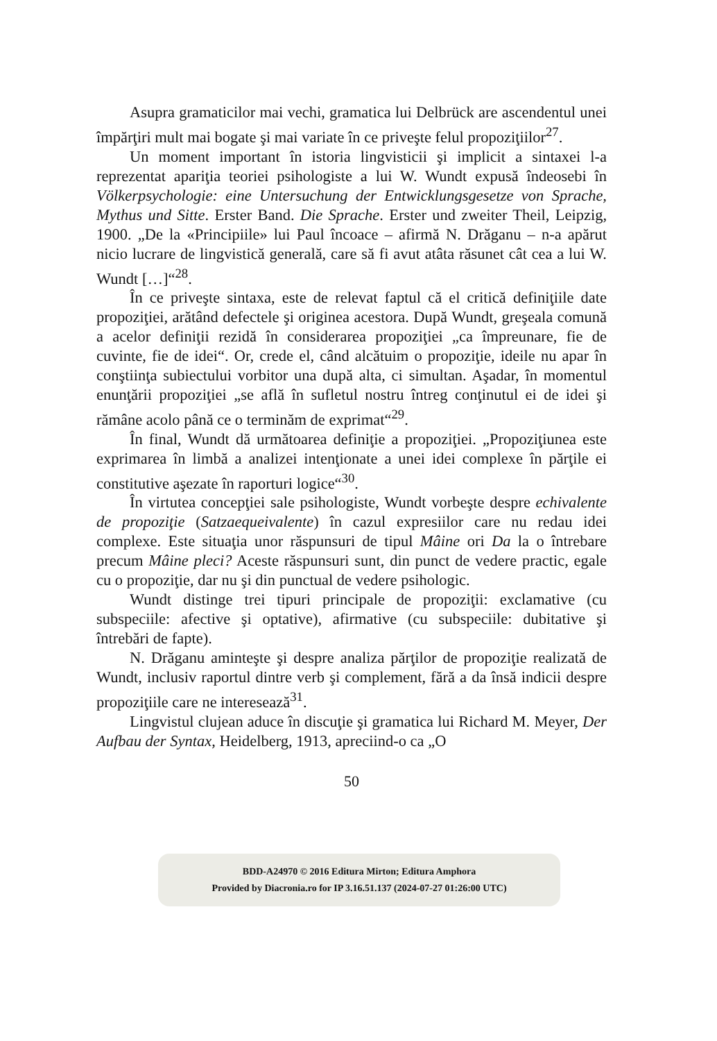Asupra gramaticilor mai vechi, gramatica lui Delbrück are ascendentul unei împărţiri mult mai bogate şi mai variate în ce priveşte felul propoziţiilor<sup>27</sup>.
Un moment important în istoria lingvisticii şi implicit a sintaxei l-a reprezentat apariţia teoriei psihologiste a lui W. Wundt expusă îndeosebi în Völkerpsychologie: eine Untersuchung der Entwick­lungsgesetze von Sprache, Mythus und Sitte. Erster Band. Die Sprache. Erster und zweiter Theil, Leipzig, 1900. „De la «Principiile» lui Paul încoace – afirmă N. Drăganu – n-a apărut nicio lucrare de lingvistică generală, care să fi avut atâta răsunet cât cea a lui W. Wundt […]“<sup>28</sup>.
În ce priveşte sintaxa, este de relevat faptul că el critică defi­niţiile date propoziţiei, arătând defectele şi originea acestora. După Wundt, greşeala comună a acelor definiţii rezidă în considerarea propoziţiei „ca împreunare, fie de cuvinte, fie de idei“. Or, crede el, când alcătuim o propoziţie, ideile nu apar în conştiinţa subiectului vorbitor una după alta, ci simultan. Aşadar, în momentul enunţării propoziţiei „se află în sufletul nostru întreg conţinutul ei de idei şi rămâne acolo până ce o terminăm de exprimat“<sup>29</sup>.
În final, Wundt dă următoarea definiţie a propoziţiei. „Propoziţiunea este exprimarea în limbă a analizei intenţionate a unei idei complexe în părţile ei constitutive aşezate în raporturi logice“<sup>30</sup>.
În virtutea concepţiei sale psihologiste, Wundt vorbeşte despre echivalente de propoziţie (Satzaequeivalente) în cazul expresiilor care nu redau idei complexe. Este situaţia unor răspunsuri de tipul Mâine ori Da la o întrebare precum Mâine pleci? Aceste răspunsuri sunt, din punct de vedere practic, egale cu o propoziţie, dar nu şi din punctual de vedere psihologic.
Wundt distinge trei tipuri principale de propoziţii: exclamative (cu subspeciile: afective şi optative), afirmative (cu subspeciile: dubitative şi întrebări de fapte).
N. Drăganu aminteşte şi despre analiza părţilor de propoziţie realizată de Wundt, inclusiv raportul dintre verb şi complement, fără a da însă indicii despre propoziţiile care ne interesează<sup>31</sup>.
Lingvistul clujean aduce în discuţie şi gramatica lui Richard M. Meyer, Der Aufbau der Syntax, Heidelberg, 1913, apreciind-o ca „O
50
BDD-A24970 © 2016 Editura Mirton; Editura Amphora
Provided by Diacronia.ro for IP 3.16.51.137 (2024-07-27 01:26:00 UTC)